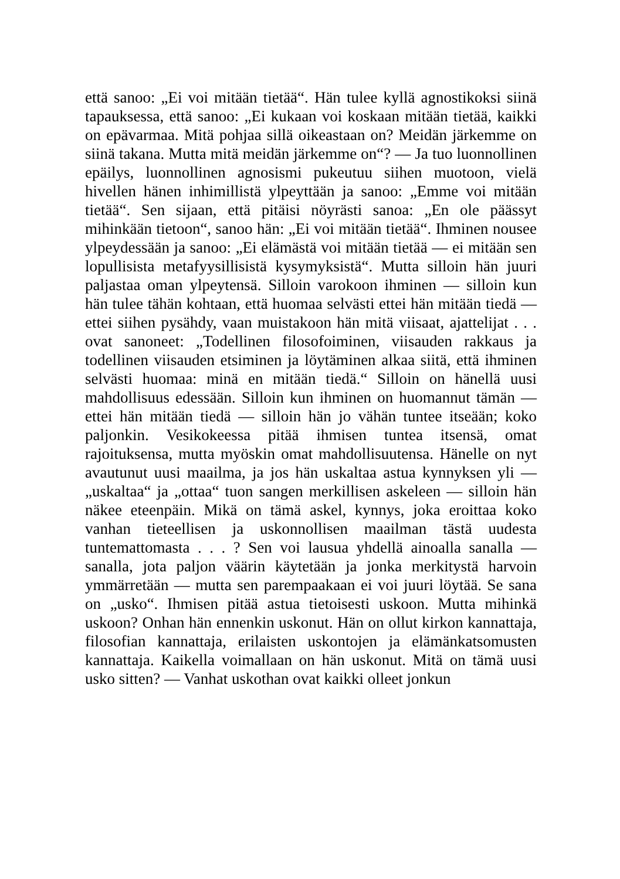että sanoo: „Ei voi mitään tietää“. Hän tulee kyllä agnostikoksi siinä tapauksessa, että sanoo: „Ei kukaan voi koskaan mitään tietää, kaikki on epävarmaa. Mitä pohjaa sillä oikeastaan on? Meidän järkemme on siinä takana. Mutta mitä meidän järkemme on“? — Ja tuo luonnollinen epäilys, luonnollinen agnosismi pukeutuu siihen muotoon, vielä hivellen hänen inhimillistä ylpeyttään ja sanoo: „Emme voi mitään tietää“. Sen sijaan, että pitäisi nöyrästi sanoa: „En ole päässyt mihinkään tietoon“, sanoo hän: „Ei voi mitään tietää“. Ihminen nousee ylpeydessään ja sanoo: „Ei elämästä voi mitään tietää — ei mitään sen lopullisista metafyysillisistä kysymyksistä“. Mutta silloin hän juuri paljastaa oman ylpeytensä. Silloin varokoon ihminen — silloin kun hän tulee tähän kohtaan, että huomaa selvästi ettei hän mitään tiedä — ettei siihen pysähdy, vaan muistakoon hän mitä viisaat, ajattelijat . . . ovat sanoneet: „Todellinen filosofoiminen, viisauden rakkaus ja todellinen viisauden etsiminen ja löytäminen alkaa siitä, että ihminen selvästi huomaa: minä en mitään tiedä.“ Silloin on hänellä uusi mahdollisuus edessään. Silloin kun ihminen on huomannut tämän — ettei hän mitään tiedä — silloin hän jo vähän tuntee itseään; koko paljonkin. Vesikokeessa pitää ihmisen tuntea itsensä, omat rajoituksensa, mutta myöskin omat mahdollisuutensa. Hänelle on nyt avautunut uusi maailma, ja jos hän uskaltaa astua kynnyksen yli — „uskaltaa“ ja „ottaa“ tuon sangen merkillisen askeleen — silloin hän näkee eteenpäin. Mikä on tämä askel, kynnys, joka eroittaa koko vanhan tieteellisen ja uskonnollisen maailman tästä uudesta tuntemattomasta . . . ? Sen voi lausua yhdellä ainoalla sanalla — sanalla, jota paljon väärin käytetään ja jonka merkitystä harvoin ymmärretään — mutta sen parempaakaan ei voi juuri löytää. Se sana on „usko“. Ihmisen pitää astua tietoisesti uskoon. Mutta mihinkä uskoon? Onhan hän ennenkin uskonut. Hän on ollut kirkon kannattaja, filosofian kannattaja, erilaisten uskontojen ja elämänkatsomusten kannattaja. Kaikella voimallaan on hän uskonut. Mitä on tämä uusi usko sitten? — Vanhat uskothan ovat kaikki olleet jonkun